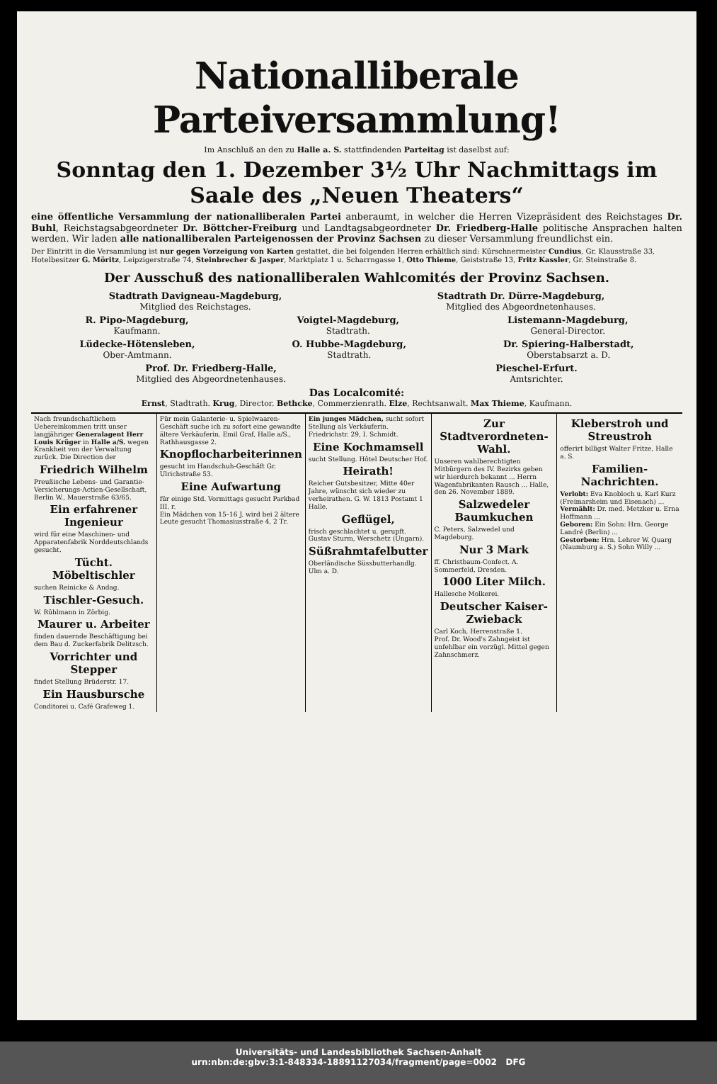Nationalliberale Parteiversammlung!
Im Anschluß an den zu Halle a. S. stattfindenden Parteitag ist daselbst auf:
Sonntag den 1. Dezember 3½ Uhr Nachmittags im Saale des „Neuen Theaters“
eine öffentliche Versammlung der nationalliberalen Partei anberaumt, in welcher die Herren Vizepräsident des Reichstages Dr. Buhl, Reichstagsabgeordneter Dr. Böttcher-Freiburg und Landtagsabgeordneter Dr. Friedberg-Halle politische Ansprachen halten werden. Wir laden alle nationalliberalen Parteigenossen der Provinz Sachsen zu dieser Versammlung freundlichst ein.
Der Eintritt in die Versammlung ist nur gegen Vorzeigung von Karten gestattet, die bei folgenden Herren erhältlich sind: Kürschnermeister Cundius, Gr. Klausstraße 33, Hotelbesitzer G. Möritz, Leipzigerstraße 74, Steinbrecher & Jasper, Marktplatz 1 u. Scharrngasse 1, Otto Thieme, Geiststraße 13, Fritz Kassler, Gr. Steinstraße 8.
Der Ausschuß des nationalliberalen Wahlcomités der Provinz Sachsen.
Stadtrath Davigneau-Magdeburg,
Mitglied des Reichstages.
Stadtrath Dr. Dürre-Magdeburg,
Mitglied des Abgeordnetenhauses.
R. Pipo-Magdeburg,
Kaufmann.
Voigtel-Magdeburg,
Stadtrath.
Listemann-Magdeburg,
General-Director.
Lüdecke-Hötensleben,
Ober-Amtmann.
O. Hubbe-Magdeburg,
Stadtrath.
Dr. Spiering-Halberstadt,
Oberstabsarzt a. D.
Prof. Dr. Friedberg-Halle,
Mitglied des Abgeordnetenhauses.
Pieschel-Erfurt.
Amtsrichter.
Das Localcomité:
Ernst, Stadtrath. Krug, Director. Bethcke, Commerzienrath. Elze, Rechtsanwalt. Max Thieme, Kaufmann.
Nach freundschaftlichem Uebereinkommen tritt unser langjähriger Generalagent Herr Louis Krüger in Halle a/S. wegen Krankheit von der Verwaltung zurück. Die Direction der
Friedrich Wilhelm
Preußische Lebens- und Garantie-Versicherungs-Actien-Gesellschaft, Berlin W., Mauerstraße 63/65.
Ein erfahrener Ingenieur
wird für eine Maschinen- und Apparatenfabrik Norddeutschlands gesucht.
Tücht. Möbeltischler
suchen Reinicke & Andag.
Tischler-Gesuch.
W. Rühlmann in Zörbig.
Maurer u. Arbeiter
finden dauernde Beschäftigung bei dem Bau d. Zuckerfabrik Delitzsch.
Vorrichter und Stepper
findet Stellung Brüderstr. 17.
Ein Hausbursche
Conditorei u. Café Grafeweg 1.
Für mein Galanterie- u. Spielwaaren-Geschäft suche ich zu sofort eine gewandte ältere Verkäuferin. Emil Graf, Halle a/S., Rathhausgasse 2.
Knopflocharbeiterinnen
gesucht im Handschuh-Geschäft Gr. Ulrichstraße 53.
Eine Aufwartung
für einige Std. Vormittags gesucht Parkbad III. r.
Ein Mädchen von 15–16 J. wird bei 2 ältere Leute gesucht Thomasiusstraße 4, 2 Tr.
Ein junges Mädchen, sucht sofort Stellung als Verkäuferin. Friedrichstr. 29, I. Schmidt.
Eine Kochmamsell
sucht Stellung. Hôtel Deutscher Hof.
Heirath!
Reicher Gutsbesitzer, Mitte 40er Jahre, wünscht sich wieder zu verheirathen. G. W. 1813 Postamt 1 Halle.
Geflügel,
frisch geschlachtet u. gerupft. Gustav Sturm, Werschetz (Ungarn).
Süßrahmtafelbutter
Oberländische Süssbutterhandlg. Ulm a. D.
Zur Stadtverordneten-Wahl.
Unseren wahlberechtigten Mitbürgern des IV. Bezirks geben wir hierdurch bekannt ... Herrn Wagenfabrikanten Rausch ... Halle, den 26. November 1889.
Salzwedeler Baumkuchen
C. Peters, Salzwedel und Magdeburg.
Nur 3 Mark
ff. Christbaum-Confect. A. Sommerfeld, Dresden.
1000 Liter Milch.
Hallesche Molkerei.
Deutscher Kaiser-Zwieback
Carl Koch, Herrenstraße 1.
Prof. Dr. Wood's Zahngeist ist unfehlbar ein vorzügl. Mittel gegen Zahnschmerz.
Kleberstroh und Streustroh
offerirt billigst Walter Fritze, Halle a. S.
Familien-Nachrichten.
Verlobt: Eva Knobloch u. Karl Kurz (Freimarsheim und Eisenach) ...
Vermählt: Dr. med. Metzker u. Erna Hoffmann ...
Geboren: Ein Sohn: Hrn. George Landré (Berlin) ...
Gestorben: Hrn. Lehrer W. Quarg (Naumburg a. S.) Sohn Willy ...
Universitäts- und Landesbibliothek Sachsen-Anhalt
urn:nbn:de:gbv:3:1-848334-18891127034/fragment/page=0002 DFG